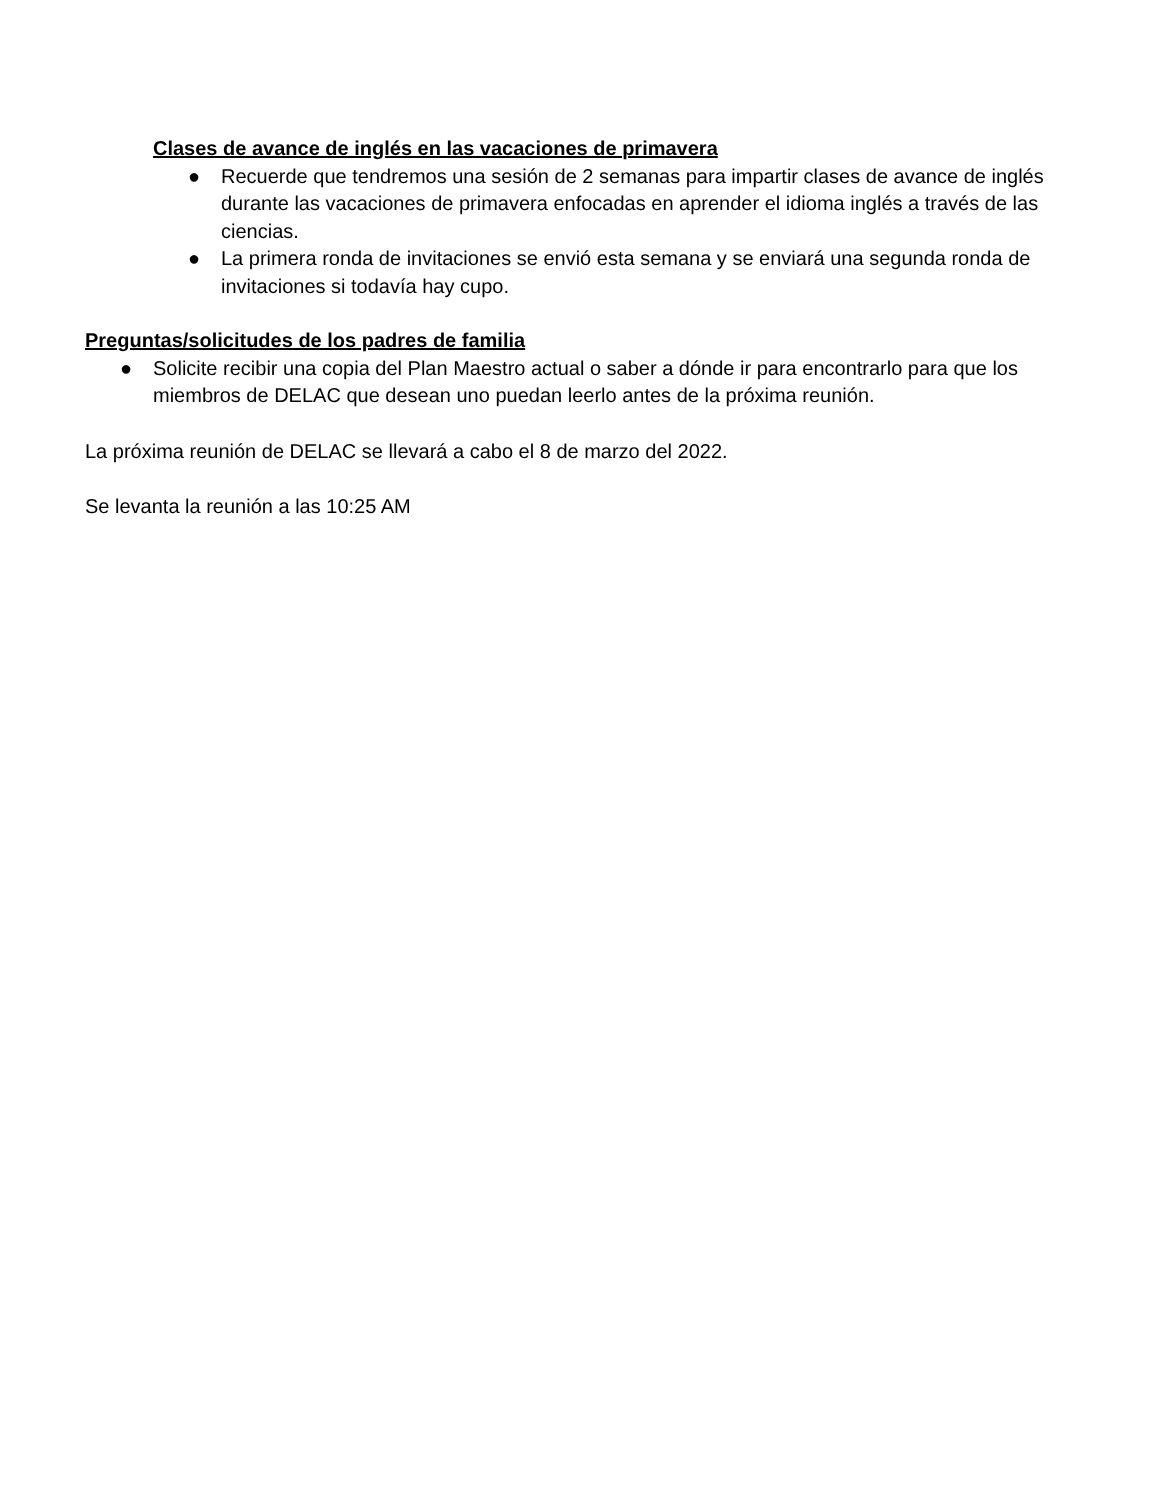Clases de avance de inglés en las vacaciones de primavera
● Recuerde que tendremos una sesión de 2 semanas para impartir clases de avance de inglés durante las vacaciones de primavera enfocadas en aprender el idioma inglés a través de las ciencias.
● La primera ronda de invitaciones se envió esta semana y se enviará una segunda ronda de invitaciones si todavía hay cupo.
Preguntas/solicitudes de los padres de familia
● Solicite recibir una copia del Plan Maestro actual o saber a dónde ir para encontrarlo para que los miembros de DELAC que desean uno puedan leerlo antes de la próxima reunión.
La próxima reunión de DELAC se llevará a cabo el 8 de marzo del 2022.
Se levanta la reunión a las 10:25 AM